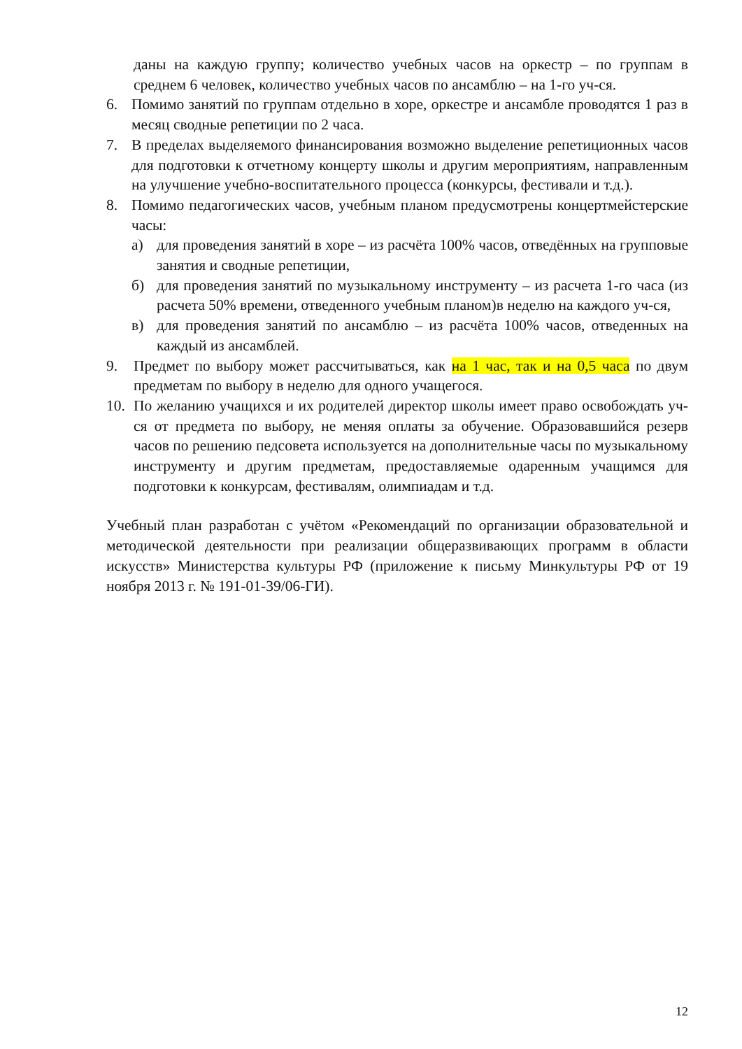даны на каждую группу; количество учебных часов на оркестр – по группам в среднем 6 человек, количество учебных часов по ансамблю – на 1-го уч-ся.
6. Помимо занятий по группам отдельно в хоре, оркестре и ансамбле проводятся 1 раз в месяц сводные репетиции по 2 часа.
7. В пределах выделяемого финансирования возможно выделение репетиционных часов для подготовки к отчетному концерту школы и другим мероприятиям, направленным на улучшение учебно-воспитательного процесса (конкурсы, фестивали и т.д.).
8. Помимо педагогических часов, учебным планом предусмотрены концертмейстерские часы:
а) для проведения занятий в хоре – из расчёта 100% часов, отведённых на групповые занятия и сводные репетиции,
б) для проведения занятий по музыкальному инструменту – из расчета 1-го часа (из расчета 50% времени, отведенного учебным планом)в неделю на каждого уч-ся,
в) для проведения занятий по ансамблю – из расчёта 100% часов, отведенных на каждый из ансамблей.
9. Предмет по выбору может рассчитываться, как на 1 час, так и на 0,5 часа по двум предметам по выбору в неделю для одного учащегося.
10.
По желанию учащихся и их родителей директор школы имеет право освобождать уч-ся от предмета по выбору, не меняя оплаты за обучение. Образовавшийся резерв часов по решению педсовета используется на дополнительные часы по музыкальному инструменту и другим предметам, предоставляемые одаренным учащимся для подготовки к конкурсам, фестивалям, олимпиадам и т.д.
Учебный план разработан с учётом «Рекомендаций по организации образовательной и методической деятельности при реализации общеразвивающих программ в области искусств» Министерства культуры РФ (приложение к письму Минкультуры РФ от 19 ноября 2013 г. № 191-01-39/06-ГИ).
12